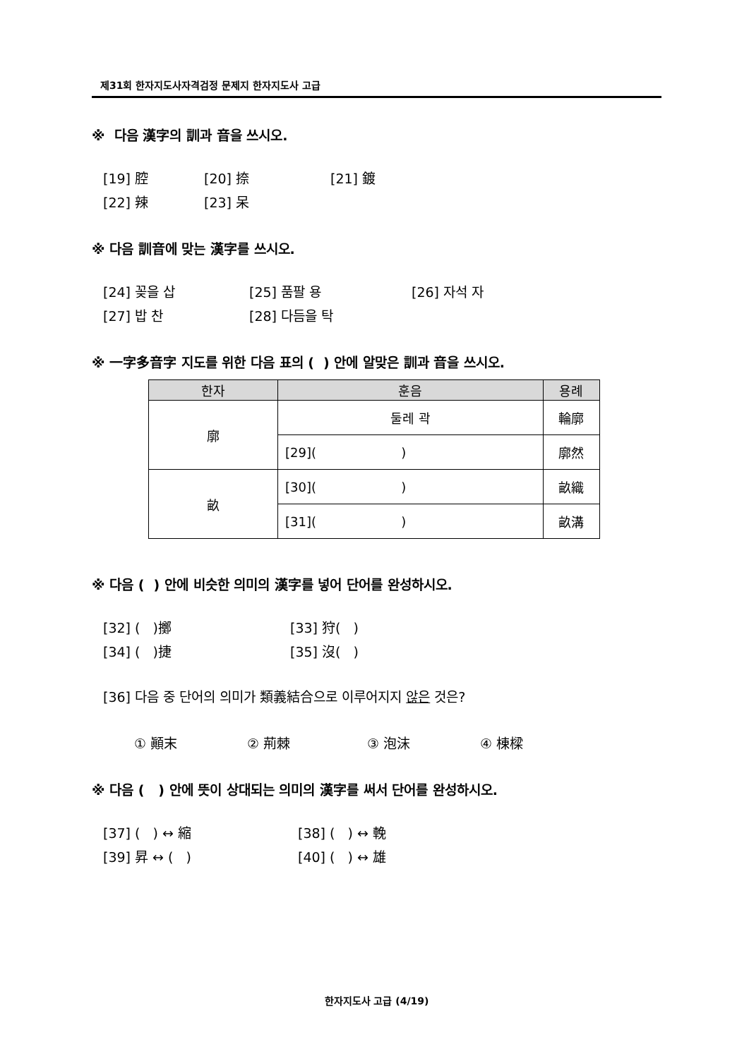제31회 한자지도사자격검정 문제지 한자지도사 고급
※ 다음 漢字의 訓과 音을 쓰시오.
[19] 腔 [20] 捺 [21] 鍍
[22] 辣 [23] 呆
※ 다음 訓音에 맞는 漢字를 쓰시오.
[24] 꽂을 삽 [25] 품팔 용 [26] 자석 자
[27] 밥 찬 [28] 다듬을 탁
※ 一字多音字 지도를 위한 다음 표의 ( ) 안에 알맞은 訓과 音을 쓰시오.
| 한자 | 훈음 | 용례 |
| --- | --- | --- |
| 廓 | 둘레 곽 | 輪廓 |
| | [29]( ) | 廓然 |
| 畝 | [30]( ) | 畝織 |
| | [31]( ) | 畝溝 |
※ 다음 ( ) 안에 비슷한 의미의 漢字를 넣어 단어를 완성하시오.
[32] ( )擲 [33] 狩( )
[34] ( )捷 [35] 沒( )
[36] 다음 중 단어의 의미가 類義結合으로 이루어지지 않은 것은?
① 顚末 ② 荊棘 ③ 泡沫 ④ 棟樑
※ 다음 ( ) 안에 뜻이 상대되는 의미의 漢字를 써서 단어를 완성하시오.
[37] ( ) ↔ 縮 [38] ( ) ↔ 輓
[39] 昇 ↔ ( ) [40] ( ) ↔ 雄
한자지도사 고급 (4/19)